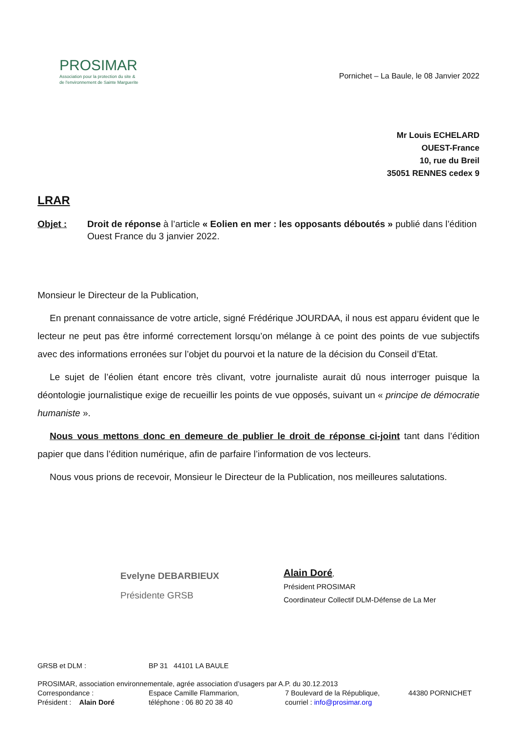PROSIMAR
Association pour la protection du site &
de l'environnement de Sainte Marguerite
Pornichet – La Baule, le 08 Janvier 2022
Mr Louis ECHELARD
OUEST-France
10, rue du Breil
35051 RENNES cedex 9
LRAR
Objet : Droit de réponse à l’article « Eolien en mer : les opposants déboutés » publié dans l’édition Ouest France du 3 janvier 2022.
Monsieur le Directeur de la Publication,
En prenant connaissance de votre article, signé Frédérique JOURDAA, il nous est apparu évident que le lecteur ne peut pas être informé correctement lorsqu’on mélange à ce point des points de vue subjectifs avec des informations erronées sur l’objet du pourvoi et la nature de la décision du Conseil d’Etat.
Le sujet de l’éolien étant encore très clivant, votre journaliste aurait dû nous interroger puisque la déontologie journalistique exige de recueillir les points de vue opposés, suivant un « principe de démocratie humaniste ».
Nous vous mettons donc en demeure de publier le droit de réponse ci-joint tant dans l’édition papier que dans l’édition numérique, afin de parfaire l’information de vos lecteurs.
Nous vous prions de recevoir, Monsieur le Directeur de la Publication, nos meilleures salutations.
Evelyne DEBARBIEUX
Présidente GRSB
Alain Doré,
Président PROSIMAR
Coordinateur Collectif DLM-Défense de La Mer
GRSB et DLM : BP 31 44101 LA BAULE
PROSIMAR, association environnementale, agrée association d’usagers par A.P. du 30.12.2013
Correspondance : Espace Camille Flammarion, 7 Boulevard de la République, 44380 PORNICHET
Président : Alain Doré téléphone : 06 80 20 38 40 courriel : info@prosimar.org